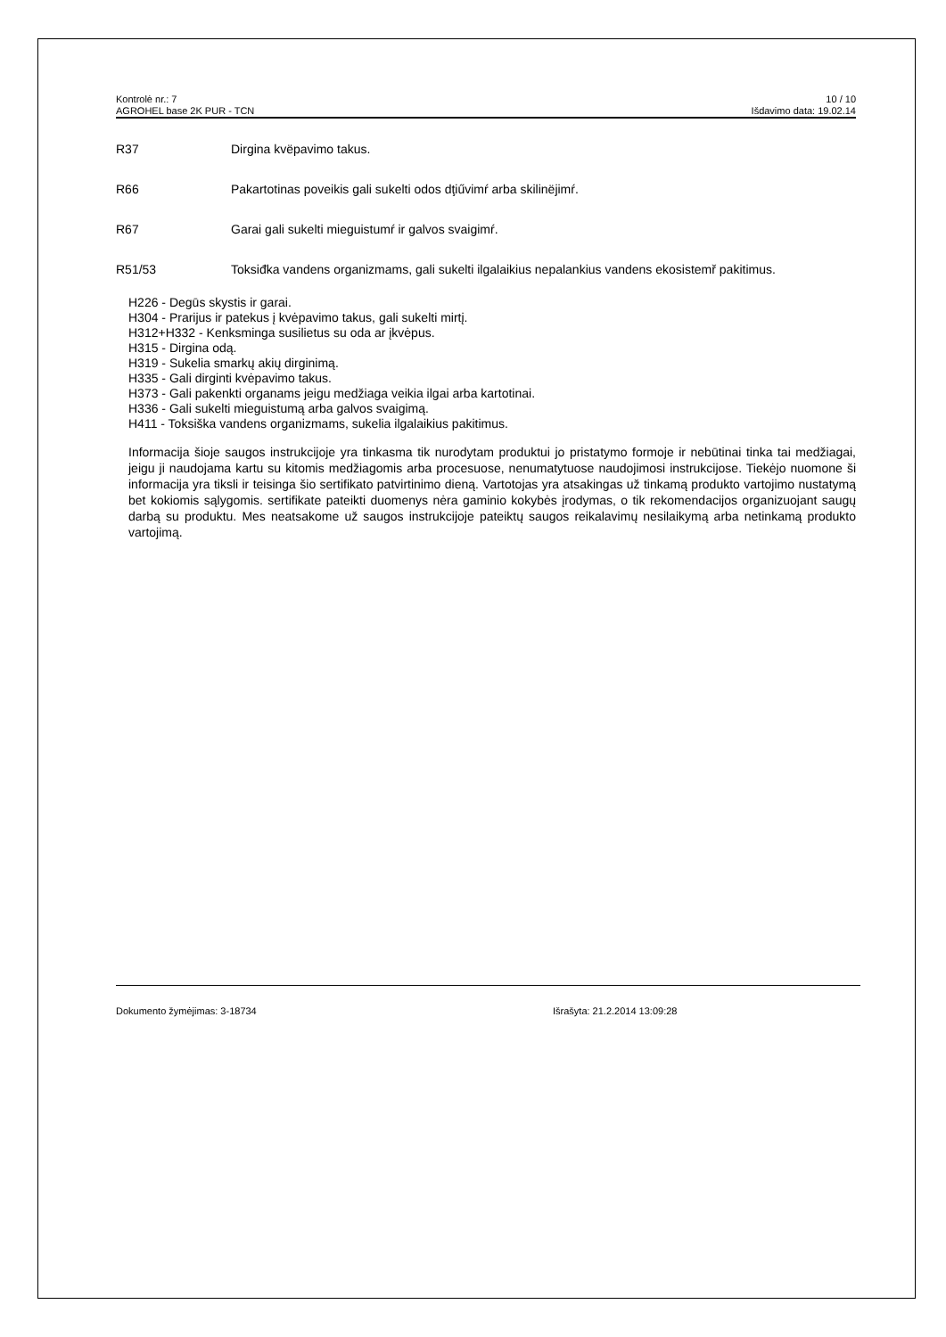Kontrolė nr.: 7 10 / 10
AGROHEL base 2K PUR - TCN Išdavimo data: 19.02.14
R37 Dirgina kvëpavimo takus.
R66 Pakartotinas poveikis gali sukelti odos dţiűvimŕ arba skilinëjimŕ.
R67 Garai gali sukelti mieguistumŕ ir galvos svaigimŕ.
R51/53 Toksiđka vandens organizmams, gali sukelti ilgalaikius nepalankius vandens ekosistemř pakitimus.
H226 - Degūs skystis ir garai.
H304 - Prarijus ir patekus į kvėpavimo takus, gali sukelti mirtį.
H312+H332 - Kenksminga susilietus su oda ar įkvėpus.
H315 - Dirgina odą.
H319 - Sukelia smarkų akių dirginimą.
H335 - Gali dirginti kvėpavimo takus.
H373 - Gali pakenkti organams jeigu medžiaga veikia ilgai arba kartotinai.
H336 - Gali sukelti mieguistumą arba galvos svaigimą.
H411 - Toksiška vandens organizmams, sukelia ilgalaikius pakitimus.
Informacija šioje saugos instrukcijoje yra tinkasma tik nurodytam produktui jo pristatymo formoje ir nebūtinai tinka tai medžiagai, jeigu ji naudojama kartu su kitomis medžiagomis arba procesuose, nenumatytuose naudojimosi instrukcijose. Tiekėjo nuomone ši informacija yra tiksli ir teisinga šio sertifikato patvirtinimo dieną. Vartotojas yra atsakingas už tinkamą produkto vartojimo nustatymą bet kokiomis sąlygomis. sertifikate pateikti duomenys nėra gaminio kokybės įrodymas, o tik rekomendacijos organizuojant saugų darbą su produktu. Mes neatsakome už saugos instrukcijoje pateiktų saugos reikalavimų nesilaikymą arba netinkamą produkto vartojimą.
Dokumento žymėjimas: 3-18734 Išrašyta: 21.2.2014 13:09:28